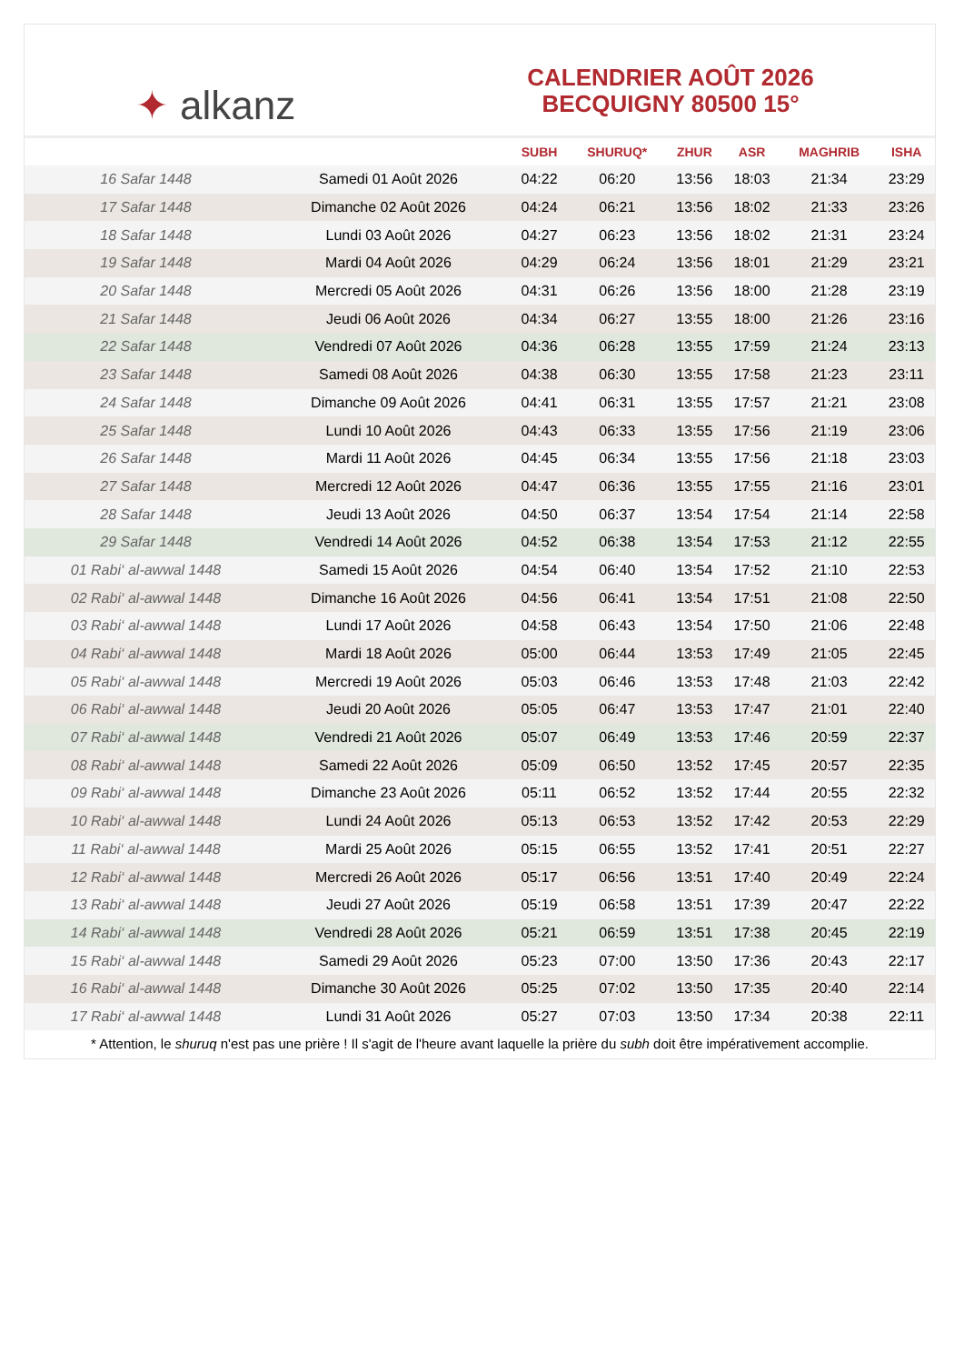✦ alkanz
CALENDRIER AOÛT 2026
BECQUIGNY 80500 15°
| | | SUBH | SHURUQ* | ZHUR | ASR | MAGHRIB | ISHA |
| --- | --- | --- | --- | --- | --- | --- | --- |
| 16 Safar 1448 | Samedi 01 Août 2026 | 04:22 | 06:20 | 13:56 | 18:03 | 21:34 | 23:29 |
| 17 Safar 1448 | Dimanche 02 Août 2026 | 04:24 | 06:21 | 13:56 | 18:02 | 21:33 | 23:26 |
| 18 Safar 1448 | Lundi 03 Août 2026 | 04:27 | 06:23 | 13:56 | 18:02 | 21:31 | 23:24 |
| 19 Safar 1448 | Mardi 04 Août 2026 | 04:29 | 06:24 | 13:56 | 18:01 | 21:29 | 23:21 |
| 20 Safar 1448 | Mercredi 05 Août 2026 | 04:31 | 06:26 | 13:56 | 18:00 | 21:28 | 23:19 |
| 21 Safar 1448 | Jeudi 06 Août 2026 | 04:34 | 06:27 | 13:55 | 18:00 | 21:26 | 23:16 |
| 22 Safar 1448 | Vendredi 07 Août 2026 | 04:36 | 06:28 | 13:55 | 17:59 | 21:24 | 23:13 |
| 23 Safar 1448 | Samedi 08 Août 2026 | 04:38 | 06:30 | 13:55 | 17:58 | 21:23 | 23:11 |
| 24 Safar 1448 | Dimanche 09 Août 2026 | 04:41 | 06:31 | 13:55 | 17:57 | 21:21 | 23:08 |
| 25 Safar 1448 | Lundi 10 Août 2026 | 04:43 | 06:33 | 13:55 | 17:56 | 21:19 | 23:06 |
| 26 Safar 1448 | Mardi 11 Août 2026 | 04:45 | 06:34 | 13:55 | 17:56 | 21:18 | 23:03 |
| 27 Safar 1448 | Mercredi 12 Août 2026 | 04:47 | 06:36 | 13:55 | 17:55 | 21:16 | 23:01 |
| 28 Safar 1448 | Jeudi 13 Août 2026 | 04:50 | 06:37 | 13:54 | 17:54 | 21:14 | 22:58 |
| 29 Safar 1448 | Vendredi 14 Août 2026 | 04:52 | 06:38 | 13:54 | 17:53 | 21:12 | 22:55 |
| 01 Rabi‘ al-awwal 1448 | Samedi 15 Août 2026 | 04:54 | 06:40 | 13:54 | 17:52 | 21:10 | 22:53 |
| 02 Rabi‘ al-awwal 1448 | Dimanche 16 Août 2026 | 04:56 | 06:41 | 13:54 | 17:51 | 21:08 | 22:50 |
| 03 Rabi‘ al-awwal 1448 | Lundi 17 Août 2026 | 04:58 | 06:43 | 13:54 | 17:50 | 21:06 | 22:48 |
| 04 Rabi‘ al-awwal 1448 | Mardi 18 Août 2026 | 05:00 | 06:44 | 13:53 | 17:49 | 21:05 | 22:45 |
| 05 Rabi‘ al-awwal 1448 | Mercredi 19 Août 2026 | 05:03 | 06:46 | 13:53 | 17:48 | 21:03 | 22:42 |
| 06 Rabi‘ al-awwal 1448 | Jeudi 20 Août 2026 | 05:05 | 06:47 | 13:53 | 17:47 | 21:01 | 22:40 |
| 07 Rabi‘ al-awwal 1448 | Vendredi 21 Août 2026 | 05:07 | 06:49 | 13:53 | 17:46 | 20:59 | 22:37 |
| 08 Rabi‘ al-awwal 1448 | Samedi 22 Août 2026 | 05:09 | 06:50 | 13:52 | 17:45 | 20:57 | 22:35 |
| 09 Rabi‘ al-awwal 1448 | Dimanche 23 Août 2026 | 05:11 | 06:52 | 13:52 | 17:44 | 20:55 | 22:32 |
| 10 Rabi‘ al-awwal 1448 | Lundi 24 Août 2026 | 05:13 | 06:53 | 13:52 | 17:42 | 20:53 | 22:29 |
| 11 Rabi‘ al-awwal 1448 | Mardi 25 Août 2026 | 05:15 | 06:55 | 13:52 | 17:41 | 20:51 | 22:27 |
| 12 Rabi‘ al-awwal 1448 | Mercredi 26 Août 2026 | 05:17 | 06:56 | 13:51 | 17:40 | 20:49 | 22:24 |
| 13 Rabi‘ al-awwal 1448 | Jeudi 27 Août 2026 | 05:19 | 06:58 | 13:51 | 17:39 | 20:47 | 22:22 |
| 14 Rabi‘ al-awwal 1448 | Vendredi 28 Août 2026 | 05:21 | 06:59 | 13:51 | 17:38 | 20:45 | 22:19 |
| 15 Rabi‘ al-awwal 1448 | Samedi 29 Août 2026 | 05:23 | 07:00 | 13:50 | 17:36 | 20:43 | 22:17 |
| 16 Rabi‘ al-awwal 1448 | Dimanche 30 Août 2026 | 05:25 | 07:02 | 13:50 | 17:35 | 20:40 | 22:14 |
| 17 Rabi‘ al-awwal 1448 | Lundi 31 Août 2026 | 05:27 | 07:03 | 13:50 | 17:34 | 20:38 | 22:11 |
* Attention, le shuruq n'est pas une prière ! Il s'agit de l'heure avant laquelle la prière du subh doit être impérativement accomplie.